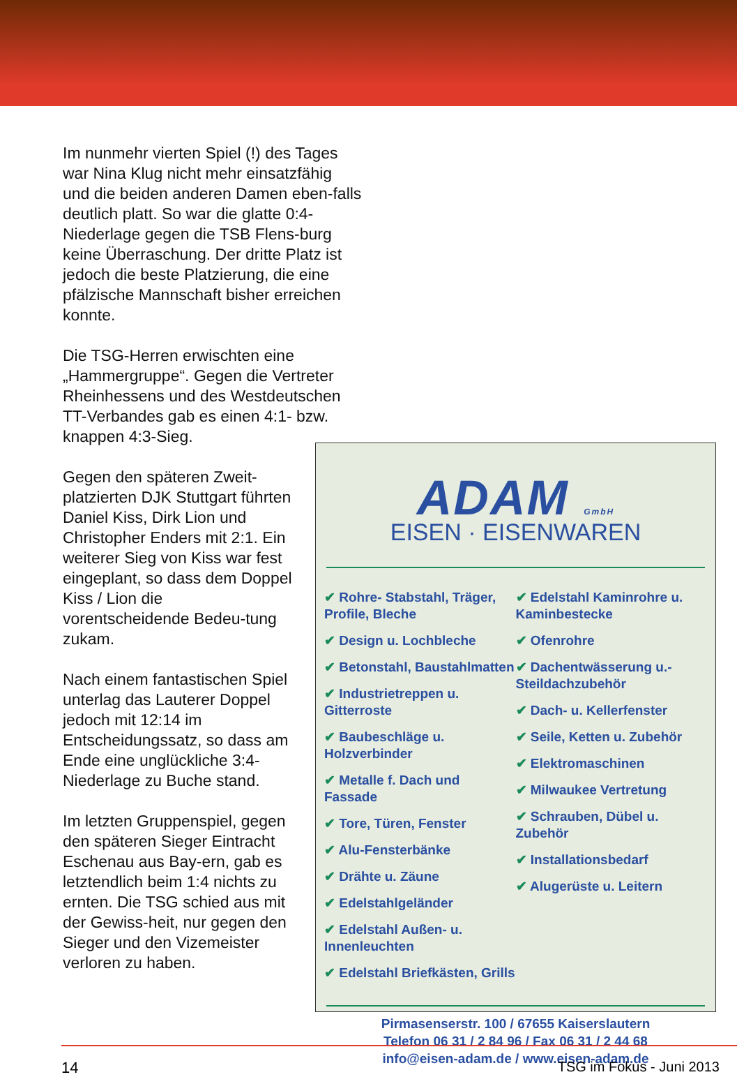Im nunmehr vierten Spiel (!) des Tages war Nina Klug nicht mehr einsatzfähig und die beiden anderen Damen eben-falls deutlich platt. So war die glatte 0:4-Niederlage gegen die TSB Flens-burg keine Überraschung. Der dritte Platz ist jedoch die beste Platzierung, die eine pfälzische Mannschaft bisher erreichen konnte.
Die TSG-Herren erwischten eine „Hammergruppe“. Gegen die Vertreter Rheinhessens und des Westdeutschen TT-Verbandes gab es einen 4:1- bzw. knappen 4:3-Sieg.
Gegen den späteren Zweit-platzierten DJK Stuttgart führten Daniel Kiss, Dirk Lion und Christopher Enders mit 2:1. Ein weiterer Sieg von Kiss war fest eingeplant, so dass dem Doppel Kiss / Lion die vorentscheidende Bedeu-tung zukam.
Nach einem fantastischen Spiel unterlag das Lauterer Doppel jedoch mit 12:14 im Entscheidungssatz, so dass am Ende eine unglückliche 3:4-Niederlage zu Buche stand.
Im letzten Gruppenspiel, gegen den späteren Sieger Eintracht Eschenau aus Bay-ern, gab es letztendlich beim 1:4 nichts zu ernten. Die TSG schied aus mit der Gewiss-heit, nur gegen den Sieger und den Vizemeister verloren zu haben.
ADAM GmbH
EISEN · EISENWAREN
✔ Rohre- Stabstahl, Träger, Profile, Bleche
✔ Design u. Lochbleche
✔ Betonstahl, Baustahlmatten
✔ Industrietreppen u. Gitterroste
✔ Baubeschläge u. Holzverbinder
✔ Metalle f. Dach und Fassade
✔ Tore, Türen, Fenster
✔ Alu-Fensterbänke
✔ Drähte u. Zäune
✔ Edelstahlgeländer
✔ Edelstahl Außen- u. Innenleuchten
✔ Edelstahl Briefkästen, Grills
✔ Edelstahl Kaminrohre u. Kaminbestecke
✔ Ofenrohre
✔ Dachentwässerung u.- Steildachzubehör
✔ Dach- u. Kellerfenster
✔ Seile, Ketten u. Zubehör
✔ Elektromaschinen
✔ Milwaukee Vertretung
✔ Schrauben, Dübel u. Zubehör
✔ Installationsbedarf
✔ Alugerüste u. Leitern
Pirmasenserstr. 100 / 67655 Kaiserslautern
Telefon 06 31 / 2 84 96 / Fax 06 31 / 2 44 68
info@eisen-adam.de / www.eisen-adam.de
14 TSG im Fokus - Juni 2013